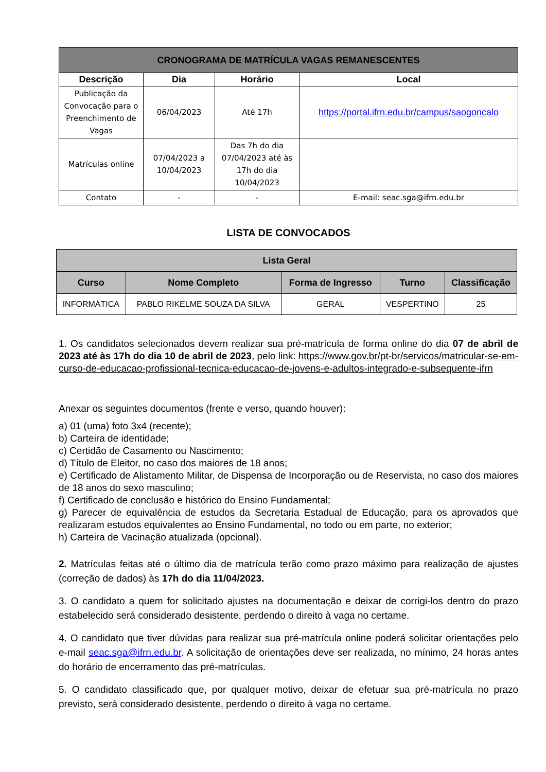| CRONOGRAMA DE MATRÍCULA VAGAS REMANESCENTES | | | |
| --- | --- | --- | --- |
| Descrição | Dia | Horário | Local |
| Publicação da Convocação para o Preenchimento de Vagas | 06/04/2023 | Até 17h | https://portal.ifrn.edu.br/campus/saogoncalo |
| Matrículas online | 07/04/2023 a 10/04/2023 | Das 7h do dia 07/04/2023 até às 17h do dia 10/04/2023 | |
| Contato | - | - | E-mail: seac.sga@ifrn.edu.br |
LISTA DE CONVOCADOS
| Lista Geral | | | | |
| --- | --- | --- | --- | --- |
| Curso | Nome Completo | Forma de Ingresso | Turno | Classificação |
| INFORMÁTICA | PABLO RIKELME SOUZA DA SILVA | GERAL | VESPERTINO | 25 |
1. Os candidatos selecionados devem realizar sua pré-matrícula de forma online do dia 07 de abril de 2023 até às 17h do dia 10 de abril de 2023, pelo link: https://www.gov.br/pt-br/servicos/matricular-se-em-curso-de-educacao-profissional-tecnica-educacao-de-jovens-e-adultos-integrado-e-subsequente-ifrn
Anexar os seguintes documentos (frente e verso, quando houver):
a) 01 (uma) foto 3x4 (recente);
b) Carteira de identidade;
c) Certidão de Casamento ou Nascimento;
d) Título de Eleitor, no caso dos maiores de 18 anos;
e) Certificado de Alistamento Militar, de Dispensa de Incorporação ou de Reservista, no caso dos maiores de 18 anos do sexo masculino;
f) Certificado de conclusão e histórico do Ensino Fundamental;
g) Parecer de equivalência de estudos da Secretaria Estadual de Educação, para os aprovados que realizaram estudos equivalentes ao Ensino Fundamental, no todo ou em parte, no exterior;
h) Carteira de Vacinação atualizada (opcional).
2. Matrículas feitas até o último dia de matrícula terão como prazo máximo para realização de ajustes (correção de dados) às 17h do dia 11/04/2023.
3. O candidato a quem for solicitado ajustes na documentação e deixar de corrigi-los dentro do prazo estabelecido será considerado desistente, perdendo o direito à vaga no certame.
4. O candidato que tiver dúvidas para realizar sua pré-matrícula online poderá solicitar orientações pelo e-mail seac.sga@ifrn.edu.br. A solicitação de orientações deve ser realizada, no mínimo, 24 horas antes do horário de encerramento das pré-matrículas.
5. O candidato classificado que, por qualquer motivo, deixar de efetuar sua pré-matrícula no prazo previsto, será considerado desistente, perdendo o direito à vaga no certame.